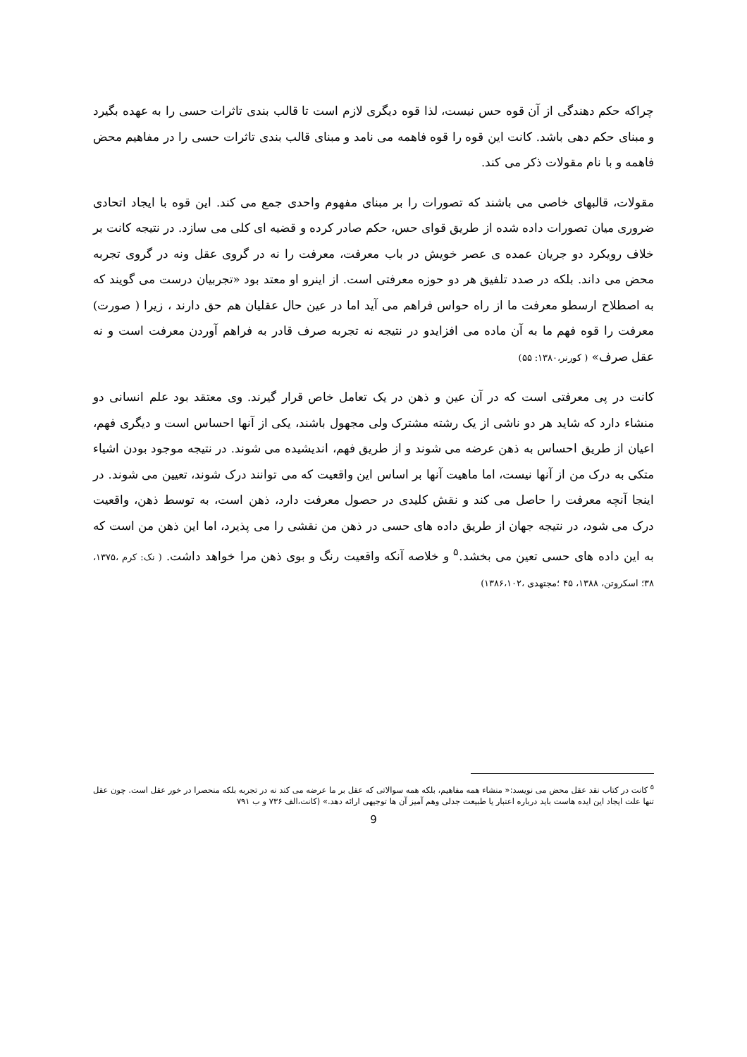چراکه حکم دهندگی از آن قوه حس نیست، لذا قوه دیگری لازم است تا قالب بندی تاثرات حسی را به عهده بگیرد و مبنای حکم دهی باشد. کانت این قوه را قوه فاهمه می نامد و مبنای قالب بندی تاثرات حسی را در مفاهیم محض فاهمه و با نام مقولات ذکر می کند.
مقولات، قالبهای خاصی می باشند که تصورات را بر مبنای مفهوم واحدی جمع می کند. این قوه با ایجاد اتحادی ضروری میان تصورات داده شده از طریق قوای حس، حکم صادر کرده و قضیه ای کلی می سازد. در نتیجه کانت بر خلاف رویکرد دو جریان عمده ی عصر خویش در باب معرفت، معرفت را نه در گروی عقل ونه در گروی تجربه محض می داند. بلکه در صدد تلفیق هر دو حوزه معرفتی است. از اینرو او معتد بود «تجربیان درست می گویند که به اصطلاح ارسطو معرفت ما از راه حواس فراهم می آید اما در عین حال عقلیان هم حق دارند ، زیرا ( صورت) معرفت را قوه فهم ما به آن ماده می افزایدو در نتیجه نه تجربه صرف قادر به فراهم آوردن معرفت است و نه عقل صرف» ( کورنر،۱۳۸۰: ۵۵)
کانت در پی معرفتی است که در آن عین و ذهن در یک تعامل خاص قرار گیرند. وی معتقد بود علم انسانی دو منشاء دارد که شاید هر دو ناشی از یک رشته مشترک ولی مجهول باشند، یکی از آنها احساس است و دیگری فهم، اعیان از طریق احساس به ذهن عرضه می شوند و از طریق فهم، اندیشیده می شوند. در نتیجه موجود بودن اشیاء متکی به درک من از آنها نیست، اما ماهیت آنها بر اساس این واقعیت که می توانند درک شوند، تعیین می شوند. در اینجا آنچه معرفت را حاصل می کند و نقش کلیدی در حصول معرفت دارد، ذهن است، به توسط ذهن، واقعیت درک می شود، در نتیجه جهان از طریق داده های حسی در ذهن من نقشی را می پذیرد، اما این ذهن من است که به این داده های حسی تعین می بخشد.<sup>۵</sup> و خلاصه آنکه واقعیت رنگ و بوی ذهن مرا خواهد داشت. ( نک: کرم ،۱۳۷۵، ۳۸؛ اسکروتن، ۱۳۸۸، ۴۵ ؛مجتهدی ،۱۳۸۶،۱۰۲)
<sup>۵</sup> کانت در کتاب نقد عقل محض می نویسد:« منشاء همه مفاهیم، بلکه همه سوالاتی که عقل بر ما عرضه می کند نه در تجربه بلکه منحصرا در خور عقل است. چون عقل تنها علت ایجاد این ایده هاست باید درباره اعتبار یا طبیعت جدلی وهم آمیز آن ها توجیهی ارائه دهد.» (کانت،الف ۷۳۶ و ب ۷۹۱
9